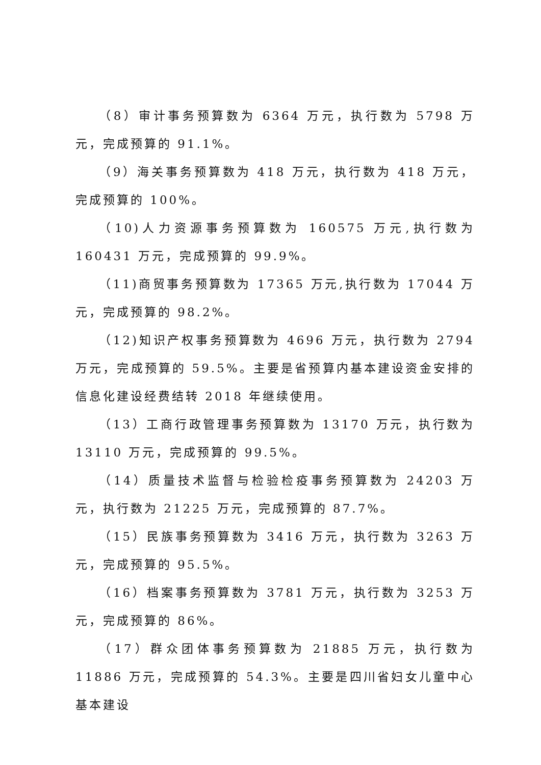（8）审计事务预算数为 6364 万元，执行数为 5798 万元，完成预算的 91.1%。
（9）海关事务预算数为 418 万元，执行数为 418 万元，完成预算的 100%。
（10)人力资源事务预算数为 160575 万元,执行数为 160431 万元，完成预算的 99.9%。
（11)商贸事务预算数为 17365 万元,执行数为 17044 万元，完成预算的 98.2%。
（12)知识产权事务预算数为 4696 万元，执行数为 2794 万元，完成预算的 59.5%。主要是省预算内基本建设资金安排的信息化建设经费结转 2018 年继续使用。
（13）工商行政管理事务预算数为 13170 万元，执行数为 13110 万元，完成预算的 99.5%。
（14）质量技术监督与检验检疫事务预算数为 24203 万元，执行数为 21225 万元，完成预算的 87.7%。
（15）民族事务预算数为 3416 万元，执行数为 3263 万元，完成预算的 95.5%。
（16）档案事务预算数为 3781 万元，执行数为 3253 万元，完成预算的 86%。
（17）群众团体事务预算数为 21885 万元，执行数为 11886 万元，完成预算的 54.3%。主要是四川省妇女儿童中心基本建设